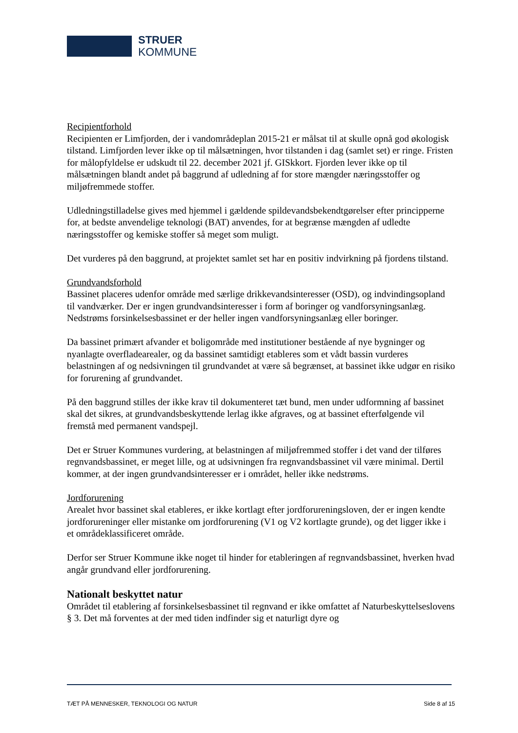STRUER
KOMMUNE
Recipientforhold
Recipienten er Limfjorden, der i vandområdeplan 2015-21 er målsat til at skulle opnå god økologisk tilstand. Limfjorden lever ikke op til målsætningen, hvor tilstanden i dag (samlet set) er ringe. Fristen for målopfyldelse er udskudt til 22. december 2021 jf. GISkkort. Fjorden lever ikke op til målsætningen blandt andet på baggrund af udledning af for store mængder næringsstoffer og miljøfremmede stoffer.
Udledningstilladelse gives med hjemmel i gældende spildevandsbekendtgørelser efter principperne for, at bedste anvendelige teknologi (BAT) anvendes, for at begrænse mængden af udledte næringsstoffer og kemiske stoffer så meget som muligt.
Det vurderes på den baggrund, at projektet samlet set har en positiv indvirkning på fjordens tilstand.
Grundvandsforhold
Bassinet placeres udenfor område med særlige drikkevandsinteresser (OSD), og indvindingsopland til vandværker. Der er ingen grundvandsinteresser i form af boringer og vandforsyningsanlæg. Nedstrøms forsinkelsesbassinet er der heller ingen vandforsyningsanlæg eller boringer.
Da bassinet primært afvander et boligområde med institutioner bestående af nye bygninger og nyanlagte overfladearealer, og da bassinet samtidigt etableres som et vådt bassin vurderes belastningen af og nedsivningen til grundvandet at være så begrænset, at bassinet ikke udgør en risiko for forurening af grundvandet.
På den baggrund stilles der ikke krav til dokumenteret tæt bund, men under udformning af bassinet skal det sikres, at grundvandsbeskyttende lerlag ikke afgraves, og at bassinet efterfølgende vil fremstå med permanent vandspejl.
Det er Struer Kommunes vurdering, at belastningen af miljøfremmed stoffer i det vand der tilføres regnvandsbassinet, er meget lille, og at udsivningen fra regnvandsbassinet vil være minimal. Dertil kommer, at der ingen grundvandsinteresser er i området, heller ikke nedstrøms.
Jordforurening
Arealet hvor bassinet skal etableres, er ikke kortlagt efter jordforureningsloven, der er ingen kendte jordforureninger eller mistanke om jordforurening (V1 og V2 kortlagte grunde), og det ligger ikke i et områdeklassificeret område.
Derfor ser Struer Kommune ikke noget til hinder for etableringen af regnvandsbassinet, hverken hvad angår grundvand eller jordforurening.
Nationalt beskyttet natur
Området til etablering af forsinkelsesbassinet til regnvand er ikke omfattet af Naturbeskyttelseslovens § 3. Det må forventes at der med tiden indfinder sig et naturligt dyre og
TÆT PÅ MENNESKER, TEKNOLOGI OG NATUR Side 8 af 15